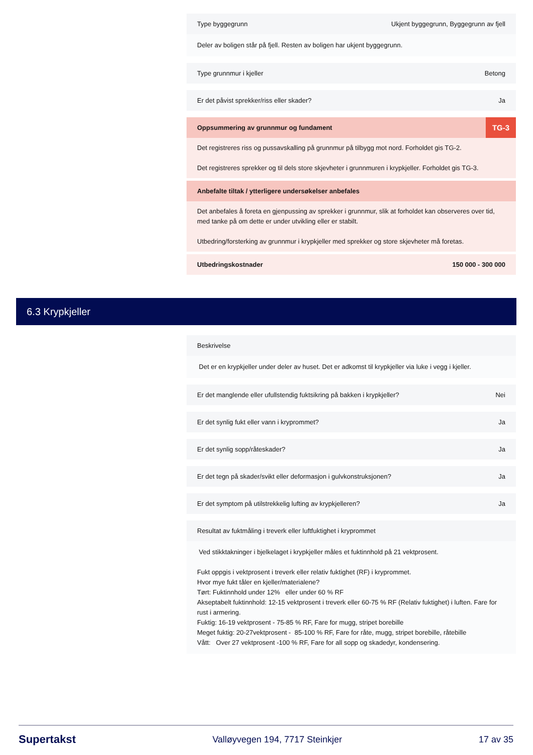Type byggegrunn Ukjent byggegrunn, Byggegrunn av fjell
Deler av boligen står på fjell. Resten av boligen har ukjent byggegrunn.
Type grunnmur i kjeller Betong
Er det påvist sprekker/riss eller skader? Ja
Oppsummering av grunnmur og fundament TG-3
Det registreres riss og pussavskalling på grunnmur på tilbygg mot nord. Forholdet gis TG-2.
Det registreres sprekker og til dels store skjevheter i grunnmuren i krypkjeller. Forholdet gis TG-3.
Anbefalte tiltak / ytterligere undersøkelser anbefales
Det anbefales å foreta en gjenpussing av sprekker i grunnmur, slik at forholdet kan observeres over tid, med tanke på om dette er under utvikling eller er stabilt.
Utbedring/forsterking av grunnmur i krypkjeller med sprekker og store skjevheter må foretas.
Utbedringskostnader 150 000 - 300 000
6.3 Krypkjeller
Beskrivelse
Det er en krypkjeller under deler av huset. Det er adkomst til krypkjeller via luke i vegg i kjeller.
Er det manglende eller ufullstendig fuktsikring på bakken i krypkjeller? Nei
Er det synlig fukt eller vann i kryprommet? Ja
Er det synlig sopp/råteskader? Ja
Er det tegn på skader/svikt eller deformasjon i gulvkonstruksjonen? Ja
Er det symptom på utilstrekkelig lufting av krypkjelleren? Ja
Resultat av fuktmåling i treverk eller luftfuktighet i kryprommet
Ved stikktakninger i bjelkelaget i krypkjeller måles et fuktinnhold på 21 vektprosent.
Fukt oppgis i vektprosent i treverk eller relativ fuktighet (RF) i kryprommet.
Hvor mye fukt tåler en kjeller/materialene?
Tørt: Fuktinnhold under 12% eller under 60 % RF
Akseptabelt fuktinnhold: 12-15 vektprosent i treverk eller 60-75 % RF (Relativ fuktighet) i luften. Fare for rust i armering.
Fuktig: 16-19 vektprosent - 75-85 % RF, Fare for mugg, stripet borebille
Meget fuktig: 20-27vektprosent - 85-100 % RF, Fare for råte, mugg, stripet borebille, råtebille
Vått: Over 27 vektprosent -100 % RF, Fare for all sopp og skadedyr, kondensering.
Supertakst Valløyvegen 194, 7717 Steinkjer 17 av 35